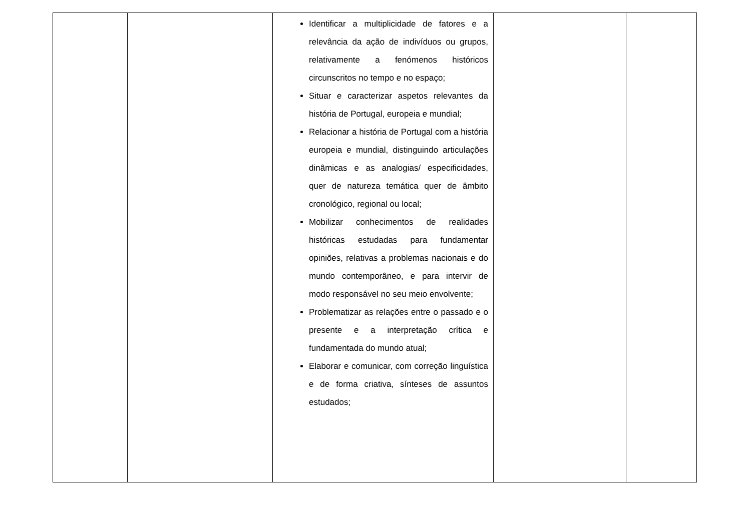| | | Identificar a multiplicidade de fatores e a relevância da ação de indivíduos ou grupos, relativamente a fenómenos históricos circunscritos no tempo e no espaço; Situar e caracterizar aspetos relevantes da história de Portugal, europeia e mundial; Relacionar a história de Portugal com a história europeia e mundial, distinguindo articulações dinâmicas e as analogias/ especificidades, quer de natureza temática quer de âmbito cronológico, regional ou local; Mobilizar conhecimentos de realidades históricas estudadas para fundamentar opiniões, relativas a problemas nacionais e do mundo contemporâneo, e para intervir de modo responsável no seu meio envolvente; Problematizar as relações entre o passado e o presente e a interpretação crítica e fundamentada do mundo atual; Elaborar e comunicar, com correção linguística e de forma criativa, sínteses de assuntos estudados; | | |